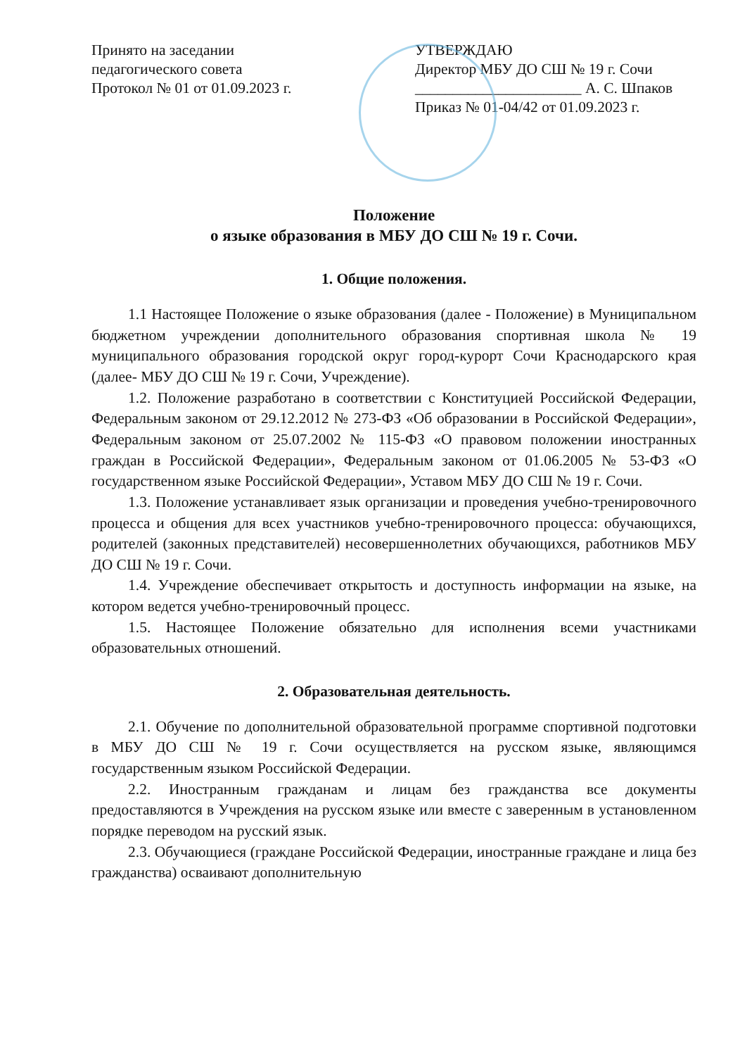Принято на заседании
педагогического совета
Протокол № 01 от 01.09.2023 г.
УТВЕРЖДАЮ
Директор МБУ ДО СШ № 19 г. Сочи
______________________ А. С. Шпаков
Приказ № 01-04/42 от 01.09.2023 г.
Положение
о языке образования в МБУ ДО СШ № 19 г. Сочи.
1. Общие положения.
1.1 Настоящее Положение о языке образования (далее - Положение) в Муниципальном бюджетном учреждении дополнительного образования спортивная школа № 19 муниципального образования городской округ город-курорт Сочи Краснодарского края (далее- МБУ ДО СШ № 19 г. Сочи, Учреждение).
1.2. Положение разработано в соответствии с Конституцией Российской Федерации, Федеральным законом от 29.12.2012 № 273-ФЗ «Об образовании в Российской Федерации», Федеральным законом от 25.07.2002 № 115-ФЗ «О правовом положении иностранных граждан в Российской Федерации», Федеральным законом от 01.06.2005 № 53-ФЗ «О государственном языке Российской Федерации», Уставом МБУ ДО СШ № 19 г. Сочи.
1.3. Положение устанавливает язык организации и проведения учебно-тренировочного процесса и общения для всех участников учебно-тренировочного процесса: обучающихся, родителей (законных представителей) несовершеннолетних обучающихся, работников МБУ ДО СШ № 19 г. Сочи.
1.4. Учреждение обеспечивает открытость и доступность информации на языке, на котором ведется учебно-тренировочный процесс.
1.5. Настоящее Положение обязательно для исполнения всеми участниками образовательных отношений.
2. Образовательная деятельность.
2.1. Обучение по дополнительной образовательной программе спортивной подготовки в МБУ ДО СШ № 19 г. Сочи осуществляется на русском языке, являющимся государственным языком Российской Федерации.
2.2. Иностранным гражданам и лицам без гражданства все документы предоставляются в Учреждения на русском языке или вместе с заверенным в установленном порядке переводом на русский язык.
2.3. Обучающиеся (граждане Российской Федерации, иностранные граждане и лица без гражданства) осваивают дополнительную